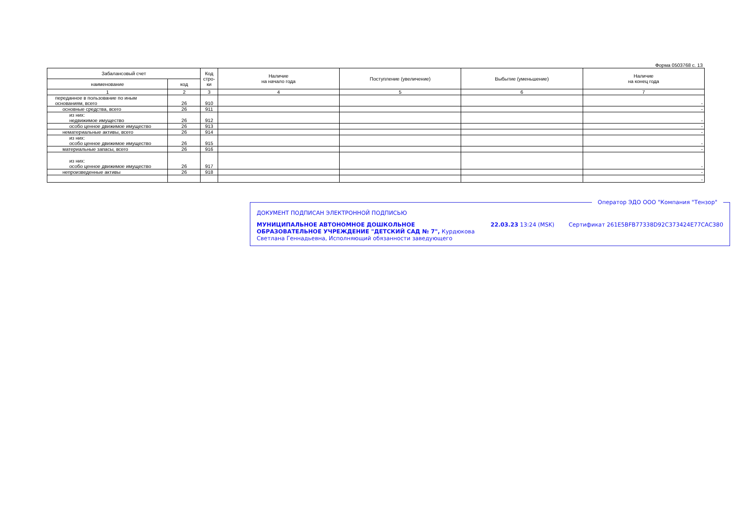Форма 0503768 с. 13
| Забалансовый счет | | Код стро-ки | Наличие на начало года | Поступление (увеличение) | Выбытие (уменьшение) | Наличие на конец года |
| --- | --- | --- | --- | --- | --- | --- |
| наименование | код | | | | | |
| 1 | 2 | 3 | 4 | 5 | 6 | 7 |
| переданное в пользование по иным основаниям, всего | 26 | 910 | | | | - |
| основные средства, всего | 26 | 911 | | | | - |
| из них: недвижимое имущество | 26 | 912 | | | | - |
| особо ценное движимое имущество | 26 | 913 | | | | - |
| нематериальные активы, всего | 26 | 914 | | | | - |
| из них: особо ценное движимое имущество | 26 | 915 | | | | - |
| материальные запасы, всего | 26 | 916 | | | | - |
| из них: особо ценное движимое имущество | 26 | 917 | | | | - |
| непроизведенные активы | 26 | 918 | | | | - |
| | | | | | | - |
Оператор ЭДО ООО "Компания "Тензор"
ДОКУМЕНТ ПОДПИСАН ЭЛЕКТРОННОЙ ПОДПИСЬЮ
МУНИЦИПАЛЬНОЕ АВТОНОМНОЕ ДОШКОЛЬНОЕ ОБРАЗОВАТЕЛЬНОЕ УЧРЕЖДЕНИЕ "ДЕТСКИЙ САД № 7", Курдюкова Светлана Геннадьевна, Исполняющий обязанности заведующего
22.03.23 13:24 (MSK) Сертификат 261E5BFB77338D92C373424E77CAC380